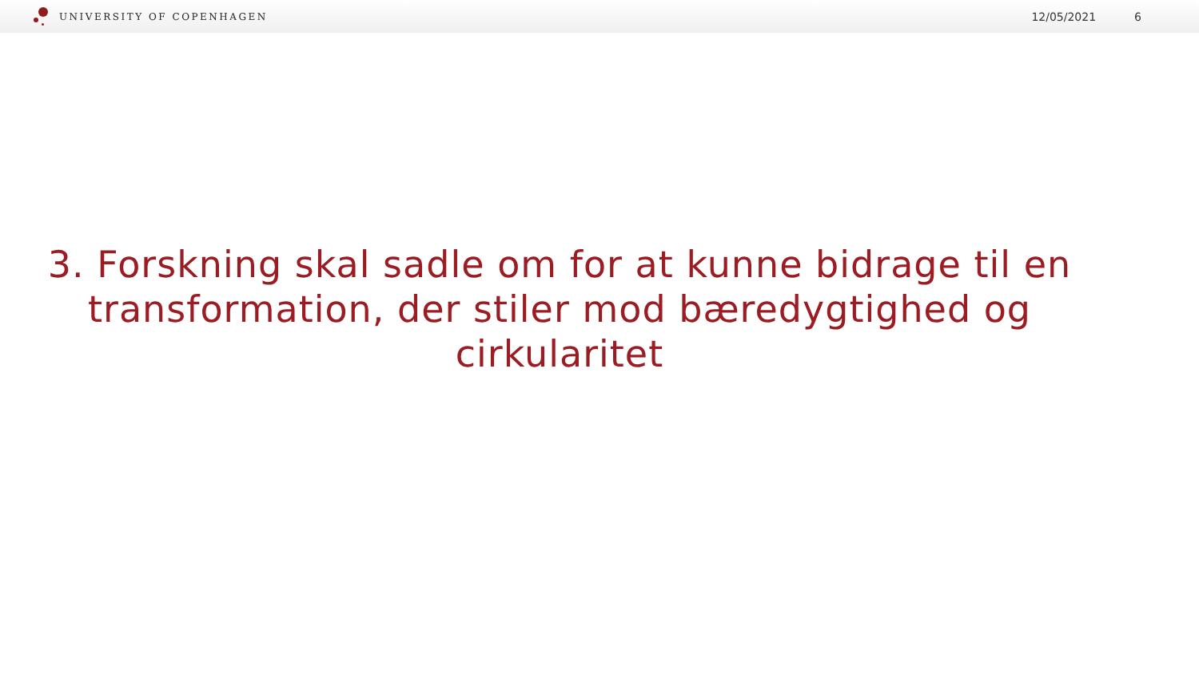UNIVERSITY OF COPENHAGEN 12/05/2021 6
3. Forskning skal sadle om for at kunne bidrage til en transformation, der stiler mod bæredygtighed og cirkularitet